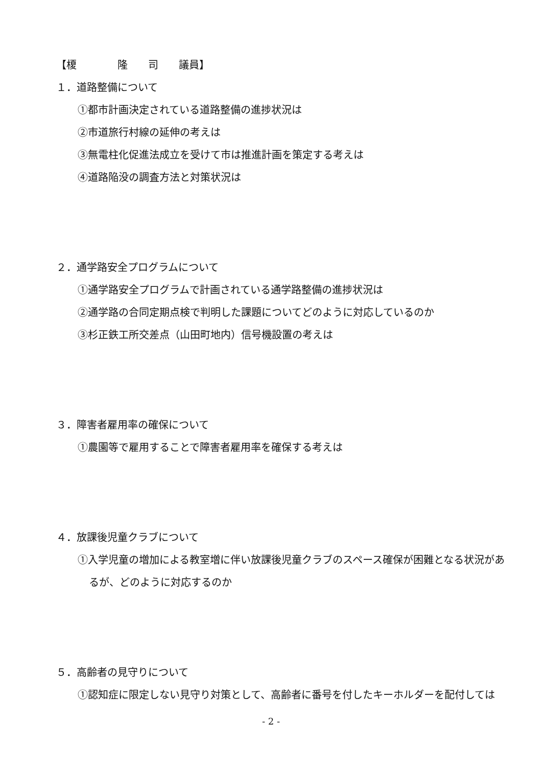【榎　　　　隆　　司　　議員】
１．道路整備について
①都市計画決定されている道路整備の進捗状況は
②市道旅行村線の延伸の考えは
③無電柱化促進法成立を受けて市は推進計画を策定する考えは
④道路陥没の調査方法と対策状況は
２．通学路安全プログラムについて
①通学路安全プログラムで計画されている通学路整備の進捗状況は
②通学路の合同定期点検で判明した課題についてどのように対応しているのか
③杉正鉄工所交差点（山田町地内）信号機設置の考えは
３．障害者雇用率の確保について
①農園等で雇用することで障害者雇用率を確保する考えは
４．放課後児童クラブについて
①入学児童の増加による教室増に伴い放課後児童クラブのスペース確保が困難となる状況があるが、どのように対応するのか
５．高齢者の見守りについて
①認知症に限定しない見守り対策として、高齢者に番号を付したキーホルダーを配付しては
- 2 -